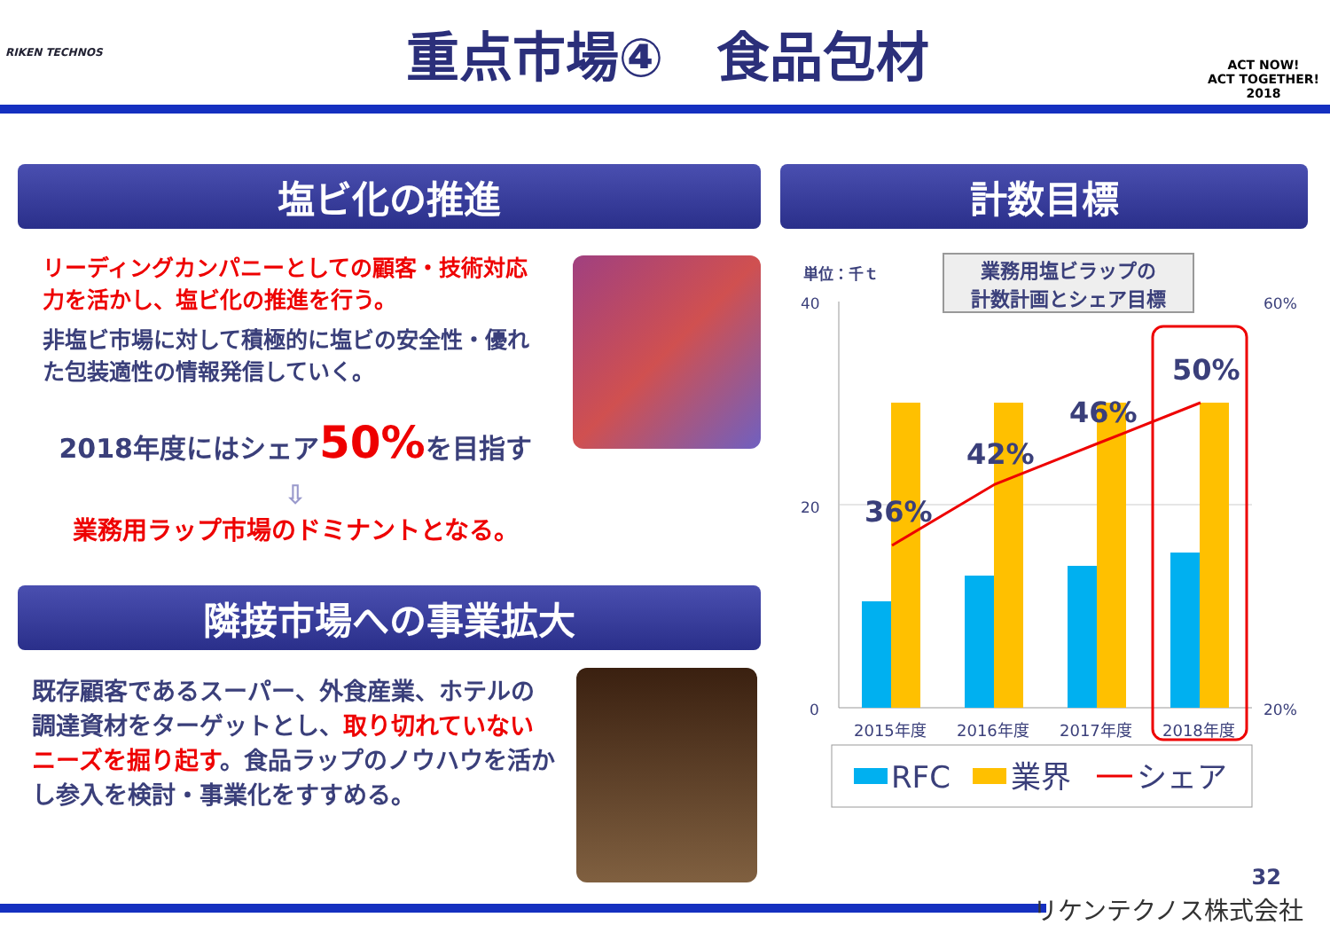RIKEN TECHNOS
重点市場④　食品包材
ACT NOW!
ACT TOGETHER!
2018
塩ビ化の推進 計数目標
リーディングカンパニーとしての顧客・技術対応力を活かし、塩ビ化の推進を行う。
非塩ビ市場に対して積極的に塩ビの安全性・優れた包装適性の情報発信していく。
2018年度にはシェア50% を目指す
⇩
業務用ラップ市場のドミナントとなる。
隣接市場への事業拡大
既存顧客であるスーパー、外食産業、ホテルの調達資材をターゲットとし、取り切れていないニーズを掘り起す。食品ラップのノウハウを活かし参入を検討・事業化をすすめる。
業務用塩ビラップの
計数計画とシェア目標
単位：千ｔ
40
20
0
60%
20%
36%
42%
46%
50%
2015年度
2016年度
2017年度
2018年度
RFC
業界
シェア
32
リケンテクノス株式会社